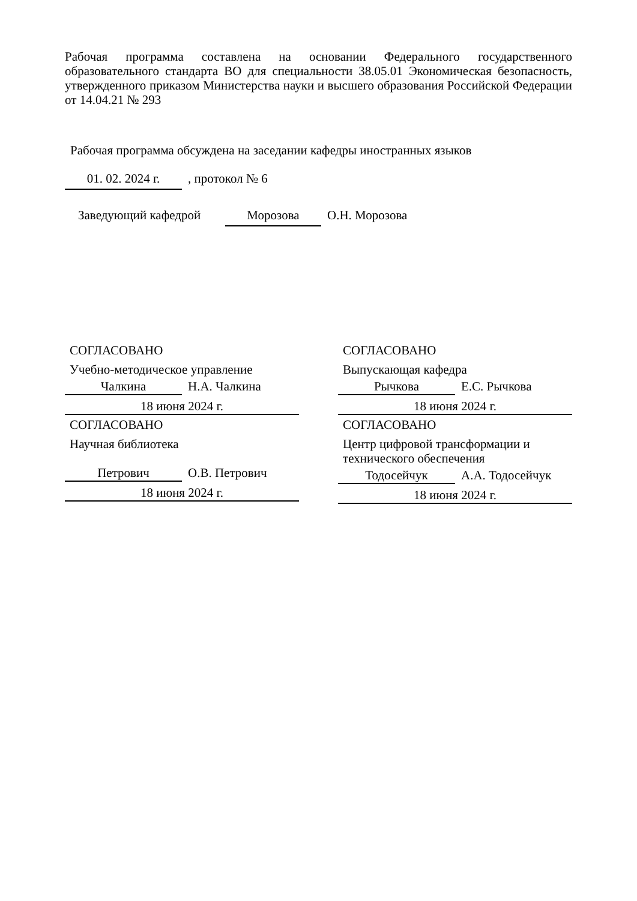Рабочая программа составлена на основании Федерального государственного образовательного стандарта ВО для специальности 38.05.01 Экономическая безопасность, утвержденного приказом Министерства науки и высшего образования Российской Федерации от 14.04.21 № 293
Рабочая программа обсуждена на заседании кафедры иностранных языков
01. 02. 2024 г.
, протокол № 6
Заведующий кафедрой
Морозова
О.Н. Морозова
СОГЛАСОВАНО
Учебно-методическое управление
Чалкина
Н.А. Чалкина
18 июня 2024 г.
СОГЛАСОВАНО
Научная библиотека
Петрович
О.В. Петрович
18 июня 2024 г.
СОГЛАСОВАНО
Выпускающая кафедра
Рычкова
Е.С. Рычкова
18 июня 2024 г.
СОГЛАСОВАНО
Центр цифровой трансформации и технического обеспечения
Тодосейчук
А.А. Тодосейчук
18 июня 2024 г.